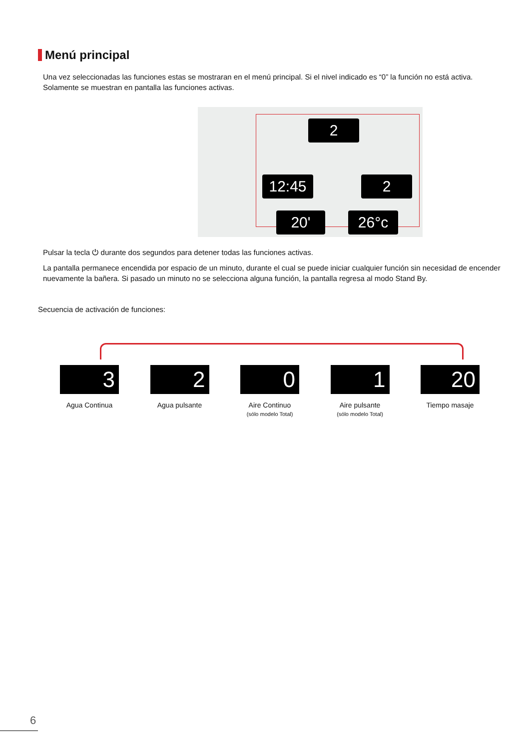Menú principal
Una vez seleccionadas las funciones estas se mostraran en el menú principal. Si el nivel indicado es “0” la función no está activa. Solamente se muestran en pantalla las funciones activas.
2
12:45 2
20' 26°c
Pulsar la tecla ⏻ durante dos segundos para detener todas las funciones activas.
La pantalla permanece encendida por espacio de un minuto, durante el cual se puede iniciar cualquier función sin necesidad de encender nuevamente la bañera. Si pasado un minuto no se selecciona alguna función, la pantalla regresa al modo Stand By.
Secuencia de activación de funciones:
3
Agua Continua
2
Agua pulsante
0
Aire Continuo
(sólo modelo Total)
1
Aire pulsante
(sólo modelo Total)
20
Tiempo masaje
6